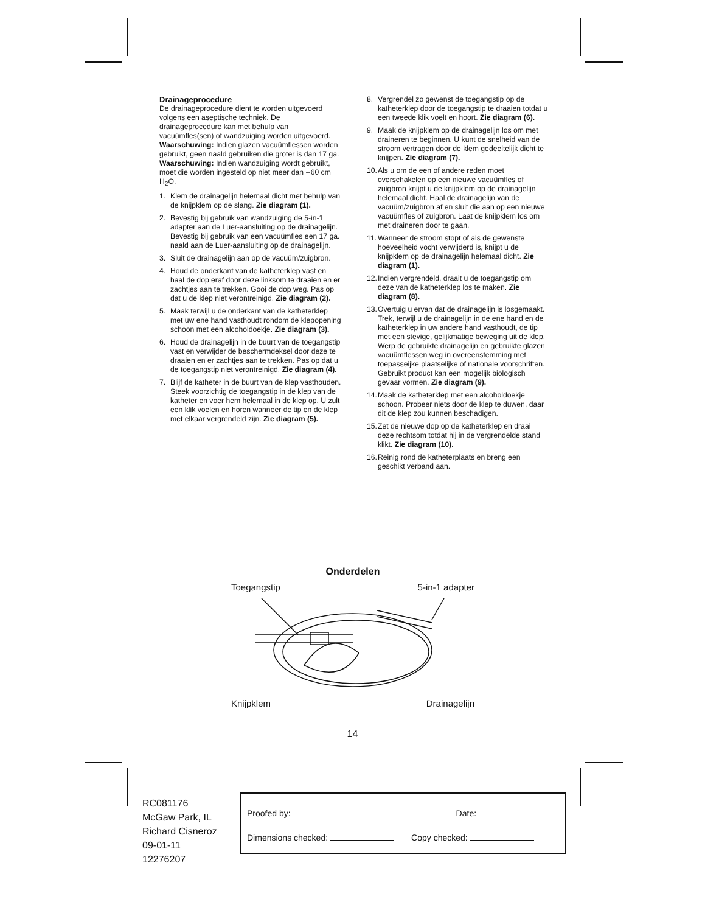Drainageprocedure
De drainageprocedure dient te worden uitgevoerd volgens een aseptische techniek. De drainageprocedure kan met behulp van vacuümfles(sen) of wandzuiging worden uitgevoerd.
Waarschuwing: Indien glazen vacuümflessen worden gebruikt, geen naald gebruiken die groter is dan 17 ga.
Waarschuwing: Indien wandzuiging wordt gebruikt, moet die worden ingesteld op niet meer dan --60 cm H<sub>2</sub>O.
1. Klem de drainagelijn helemaal dicht met behulp van de knijpklem op de slang. Zie diagram (1).
2. Bevestig bij gebruik van wandzuiging de 5-in-1 adapter aan de Luer-aansluiting op de drainagelijn. Bevestig bij gebruik van een vacuümfles een 17 ga. naald aan de Luer-aansluiting op de drainagelijn.
3. Sluit de drainagelijn aan op de vacuüm/zuigbron.
4. Houd de onderkant van de katheterklep vast en haal de dop eraf door deze linksom te draaien en er zachtjes aan te trekken. Gooi de dop weg. Pas op dat u de klep niet verontreinigd. Zie diagram (2).
5. Maak terwijl u de onderkant van de katheterklep met uw ene hand vasthoudt rondom de klepopening schoon met een alcoholdoekje. Zie diagram (3).
6. Houd de drainagelijn in de buurt van de toegangstip vast en verwijder de beschermdeksel door deze te draaien en er zachtjes aan te trekken. Pas op dat u de toegangstip niet verontreinigd. Zie diagram (4).
7. Blijf de katheter in de buurt van de klep vasthouden. Steek voorzichtig de toegangstip in de klep van de katheter en voer hem helemaal in de klep op. U zult een klik voelen en horen wanneer de tip en de klep met elkaar vergrendeld zijn. Zie diagram (5).
8. Vergrendel zo gewenst de toegangstip op de katheterklep door de toegangstip te draaien totdat u een tweede klik voelt en hoort. Zie diagram (6).
9. Maak de knijpklem op de drainagelijn los om met draineren te beginnen. U kunt de snelheid van de stroom vertragen door de klem gedeeltelijk dicht te knijpen. Zie diagram (7).
10. Als u om de een of andere reden moet overschakelen op een nieuwe vacuümfles of zuigbron knijpt u de knijpklem op de drainagelijn helemaal dicht. Haal de drainagelijn van de vacuüm/zuigbron af en sluit die aan op een nieuwe vacuümfles of zuigbron. Laat de knijpklem los om met draineren door te gaan.
11. Wanneer de stroom stopt of als de gewenste hoeveelheid vocht verwijderd is, knijpt u de knijpklem op de drainagelijn helemaal dicht. Zie diagram (1).
12. Indien vergrendeld, draait u de toegangstip om deze van de katheterklep los te maken. Zie diagram (8).
13. Overtuig u ervan dat de drainagelijn is losgemaakt. Trek, terwijl u de drainagelijn in de ene hand en de katheterklep in uw andere hand vasthoudt, de tip met een stevige, gelijkmatige beweging uit de klep. Werp de gebruikte drainagelijn en gebruikte glazen vacuümflessen weg in overeenstemming met toepasseijke plaatselijke of nationale voorschriften. Gebruikt product kan een mogelijk biologisch gevaar vormen. Zie diagram (9).
14. Maak de katheterklep met een alcoholdoekje schoon. Probeer niets door de klep te duwen, daar dit de klep zou kunnen beschadigen.
15. Zet de nieuwe dop op de katheterklep en draai deze rechtsom totdat hij in de vergrendelde stand klikt. Zie diagram (10).
16. Reinig rond de katheterplaats en breng een geschikt verband aan.
Onderdelen
Toegangstip 5-in-1 adapter
Knijpklem Drainagelijn
14
RC081176
McGaw Park, IL
Richard Cisneroz
09-01-11
12276207
Proofed by: Date:
Dimensions checked: Copy checked: